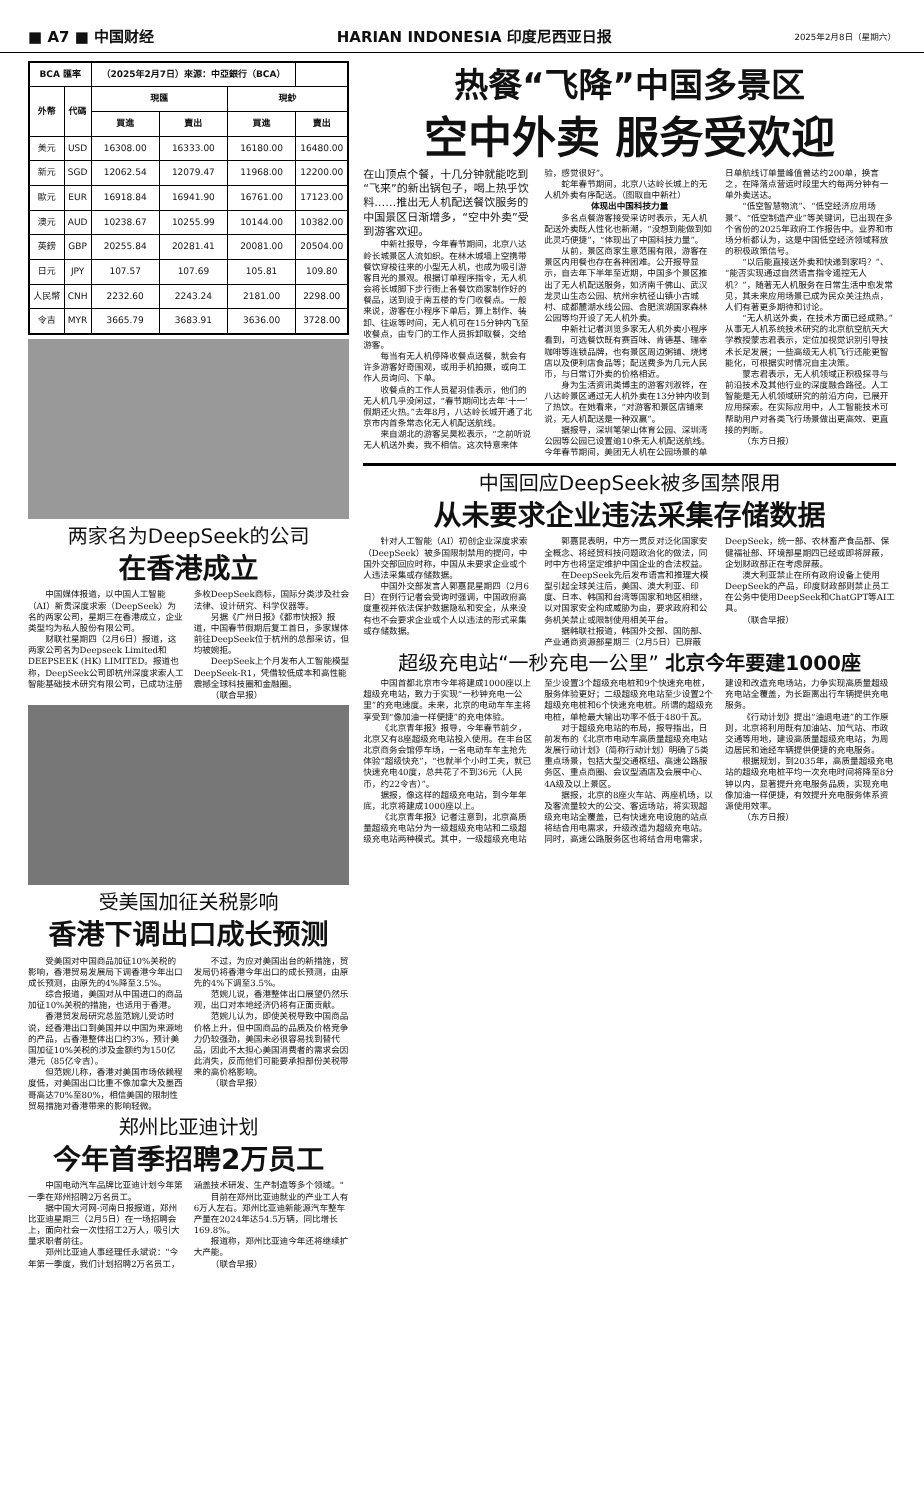■ A7 ■ 中国财经 HARIAN INDONESIA 印度尼西亚日报 2025年2月8日（星期六）
| BCA 匯率 | | （2025年2月7日）來源：中亞銀行（BCA） | | | |
| --- | --- | --- | --- | --- | --- |
| 外幣 | 代碼 | 現匯 | | 現鈔 | |
| | | 買進 | 賣出 | 買進 | 賣出 |
| 美元 | USD | 16308.00 | 16333.00 | 16180.00 | 16480.00 |
| 新元 | SGD | 12062.54 | 12079.47 | 11968.00 | 12200.00 |
| 歐元 | EUR | 16918.84 | 16941.90 | 16761.00 | 17123.00 |
| 澳元 | AUD | 10238.67 | 10255.99 | 10144.00 | 10382.00 |
| 英鎊 | GBP | 20255.84 | 20281.41 | 20081.00 | 20504.00 |
| 日元 | JPY | 107.57 | 107.69 | 105.81 | 109.80 |
| 人民幣 | CNH | 2232.60 | 2243.24 | 2181.00 | 2298.00 |
| 令吉 | MYR | 3665.79 | 3683.91 | 3636.00 | 3728.00 |
两家名为DeepSeek的公司
在香港成立
中国媒体报道，以中国人工智能（AI）新贵深度求索（DeepSeek）为名的两家公司，星期三在香港成立，企业类型均为私人股份有限公司。
财联社星期四（2月6日）报道，这两家公司名为Deepseek Limited和DEEPSEEK (HK) LIMITED。报道也称，DeepSeek公司即杭州深度求索人工智能基础技术研究有限公司，已成功注册多枚DeepSeek商标，国际分类涉及社会法律、设计研究、科学仪器等。
另据《广州日报》《都市快报》报道，中国春节假期后复工首日，多家媒体前往DeepSeek位于杭州的总部采访，但均被婉拒。
DeepSeek上个月发布人工智能模型DeepSeek-R1，凭借较低成本和高性能震撼全球科技圈和金融圈。
（联合早报）
受美国加征关税影响
香港下调出口成长预测
受美国对中国商品加征10%关税的影响，香港贸易发展局下调香港今年出口成长预测，由原先的4%降至3.5%。
综合报道，美国对从中国进口的商品加征10%关税的措施，也适用于香港。
香港贸发局研究总监范婉儿受访时说，经香港出口到美国并以中国为来源地的产品，占香港整体出口约3%，预计美国加征10%关税的涉及金额约为150亿港元（85亿令吉）。
但范婉儿称，香港对美国市场依赖程度低，对美国出口比重不像加拿大及墨西哥高达70%至80%，相信美国的限制性贸易措施对香港带来的影响轻微。
不过，为应对美国出台的新措施，贸发局仍将香港今年出口的成长预测，由原先的4%下调至3.5%。
范婉儿说，香港整体出口展望仍然乐观，出口对本地经济仍将有正面贡献。
范婉儿认为，即使关税导致中国商品价格上升，但中国商品的品质及价格竞争力仍较强劲，美国未必很容易找到替代品，因此不太担心美国消费者的需求会因此消失，反而他们可能要承担部份关税带来的高价格影响。
（联合早报）
郑州比亚迪计划
今年首季招聘2万员工
中国电动汽车品牌比亚迪计划今年第一季在郑州招聘2万名员工。
据中国大河网-河南日报报道，郑州比亚迪星期三（2月5日）在一场招聘会上，面向社会一次性招工2万人，吸引大量求职者前往。
郑州比亚迪人事经理任永斌说："今年第一季度，我们计划招聘2万名员工，涵盖技术研发、生产制造等多个领域。"
目前在郑州比亚迪就业的产业工人有6万人左右。郑州比亚迪新能源汽车整车产量在2024年达54.5万辆，同比增长169.8%。
报道称，郑州比亚迪今年还将继续扩大产能。
（联合早报）
热餐“飞降”中国多景区
空中外卖 服务受欢迎
在山顶点个餐，十几分钟就能吃到“飞来”的新出锅包子，喝上热乎饮料……推出无人机配送餐饮服务的中国景区日渐增多，“空中外卖”受到游客欢迎。
中新社报导，今年春节期间，北京八达岭长城景区人流如织。在林木城墙上空携带餐饮穿梭往来的小型无人机，也成为吸引游客目光的景观。根据订单程序指令，无人机会将长城脚下步行街上各餐饮商家制作好的餐品，送到设于南五楼的专门收餐点。一般来说，游客在小程序下单后，算上制作、装卸、往返等时间，无人机可在15分钟内飞至收餐点，由专门的工作人员拆卸取餐，交给游客。
每当有无人机停降收餐点送餐，就会有许多游客好奇围观，或用手机拍摄，或向工作人员询问、下单。
收餐点的工作人员翟羽佳表示，他们的无人机几乎没闲过，“春节期间比去年‘十一’假期还火热。”去年8月，八达岭长城开通了北京市内首条常态化无人机配送航线。
来自湖北的游客吴昊松表示，“之前听说无人机送外卖，我不相信。这次特意来体验，感觉很好”。
蛇年春节期间，北京八达岭长城上的无人机外卖有序配送。（图取自中新社）
体现出中国科技力量
多名点餐游客接受采访时表示，无人机配送外卖既人性化也新潮，“没想到能做到如此灵巧便捷”，“体现出了中国科技力量”。
从前，景区商家生意范围有限，游客在景区内用餐也存在各种困难。公开报导显示，自去年下半年至近期，中国多个景区推出了无人机配送服务，如济南千佛山、武汉龙灵山生态公园、杭州余杭径山镇小古城村、成都麓湖水线公园、合肥滨湖国家森林公园等均开设了无人机外卖。
中新社记者浏览多家无人机外卖小程序看到，可选餐饮既有赛百味、肯德基、瑞幸咖啡等连锁品牌，也有景区周边粥铺、烧烤店以及便利店食品等；配送费多为几元人民币，与日常订外卖的价格相近。
身为生活资讯类博主的游客刘淑铧，在八达岭景区通过无人机外卖在13分钟内收到了热饮。在她看来，“对游客和景区店铺来说，无人机配送是一种双赢”。
据报导，深圳笔架山体育公园、深圳湾公园等公园已设置逾10条无人机配送航线。今年春节期间，美团无人机在公园场景的单日单航线订单量峰值曾达约200单，换言之，在降落点营运时段里大约每两分钟有一单外卖送达。
“低空智慧物流”、“低空经济应用场景”、“低空制造产业”等关键词，已出现在多个省份的2025年政府工作报告中。业界和市场分析都认为，这是中国低空经济领域释放的积极政策信号。
“以后能直接送外卖和快递到家吗？”、“能否实现通过自然语言指令遥控无人机？”，随著无人机服务在日常生活中愈发常见，其未来应用场景已成为民众关注热点，人们有著更多期待和讨论。
“无人机送外卖，在技术方面已经成熟。”从事无人机系统技术研究的北京航空航天大学教授蒙志君表示，定位加视觉识别引导技术长足发展；一些高级无人机飞行还能更智能化，可根据实时情况自主决策。
蒙志君表示，无人机领域正积极探寻与前沿技术及其他行业的深度融合路径。人工智能是无人机领域研究的前沿方向，已展开应用探索。在实际应用中，人工智能技术可帮助用户对各类飞行场景做出更高效、更直接的判断。
（东方日报）
中国回应DeepSeek被多国禁限用
从未要求企业违法采集存储数据
针对人工智能（AI）初创企业深度求索（DeepSeek）被多国限制禁用的提问，中国外交部回应时称，中国从未要求企业或个人违法采集或存储数据。
中国外交部发言人郭嘉昆星期四（2月6日）在例行记者会受询时强调，中国政府高度重视并依法保护数据隐私和安全，从来没有也不会要求企业或个人以违法的形式采集或存储数据。
郭嘉昆表明，中方一贯反对泛化国家安全概念、将经贸科技问题政治化的做法，同时中方也将坚定维护中国企业的合法权益。
在DeepSeek先后发布语言和推理大模型引起全球关注后，美国、澳大利亚、印度、日本、韩国和台湾等国家和地区相继，以对国家安全构成威胁为由，要求政府和公务机关禁止或限制使用相关平台。
据韩联社报道，韩国外交部、国防部、产业通商资源部星期三（2月5日）已屏蔽DeepSeek，统一部、农林畜产食品部、保健福祉部、环境部星期四已经或即将屏蔽，企划财政部正在考虑屏蔽。
澳大利亚禁止在所有政府设备上使用DeepSeek的产品，印度财政部则禁止员工在公务中使用DeepSeek和ChatGPT等AI工具。
（联合早报）
超级充电站“一秒充电一公里” 北京今年要建1000座
中国首都北京市今年将建成1000座以上超级充电站，致力于实现“一秒钟充电一公里”的充电速度。未来，北京的电动车车主将享受到“像加油一样便捷”的充电体验。
《北京青年报》报导，今年春节前夕，北京又有8座超级充电站投入使用。在丰台区北京商务会馆停车场，一名电动车车主抢先体验“超级快充”，“也就半个小时工夫，就已快速充电40度，总共花了不到36元（人民币，约22令吉）”。
据报，像这样的超级充电站，到今年年底，北京将建成1000座以上。
《北京青年报》记者注意到，北京高质量超级充电站分为一级超级充电站和二级超级充电站两种模式。其中，一级超级充电站至少设置3个超级充电桩和9个快速充电桩，服务体验更好；二级超级充电站至少设置2个超级充电桩和6个快速充电桩。所谓的超级充电桩，单枪最大输出功率不低于480千瓦。
对于超级充电站的布局，报导指出，日前发布的《北京市电动车高质量超级充电站发展行动计划》（简称行动计划）明确了5类重点场景，包括大型交通枢纽、高速公路服务区、重点商圈、会议型酒店及会展中心、4A级及以上景区。
据报，北京的8座火车站、两座机场，以及客流量较大的公交、客运场站，将实现超级充电站全覆盖，已有快速充电设施的站点将结合用电需求，升级改造为超级充电站。同时，高速公路服务区也将结合用电需求，建设和改造充电场站，力争实现高质量超级充电站全覆盖，为长距离出行车辆提供充电服务。
《行动计划》提出“油退电进”的工作原则，北京将利用既有加油站、加气站、市政交通等用地，建设高质量超级充电站，为周边居民和途经车辆提供便捷的充电服务。
根据规划，到2035年，高质量超级充电站的超级充电桩平均一次充电时间将降至8分钟以内，显著提升充电服务品质，实现充电像加油一样便捷，有效提升充电服务体系资源使用效率。
（东方日报）